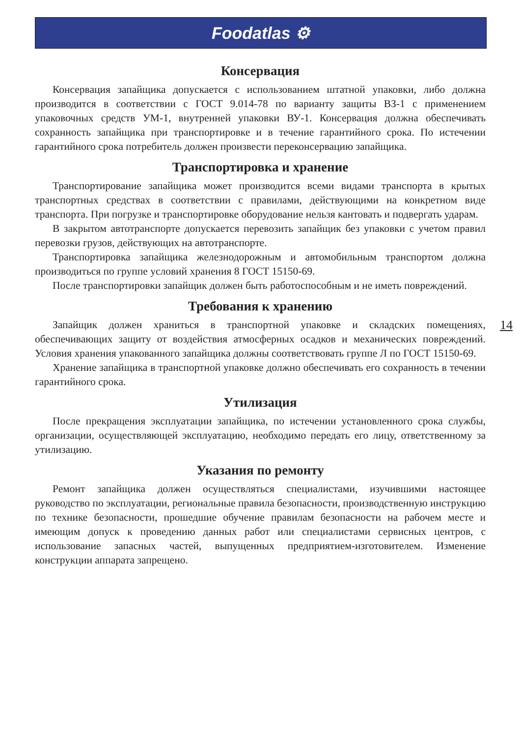Foodatlas ⚙
Консервация
Консервация запайщика допускается с использованием штатной упаковки, либо должна производится в соответствии с ГОСТ 9.014-78 по варианту защиты ВЗ-1 с применением упаковочных средств УМ-1, внутренней упаковки ВУ-1. Консервация должна обеспечивать сохранность запайщика при транспортировке и в течение гарантийного срока. По истечении гарантийного срока потребитель должен произвести переконсервацию запайщика.
Транспортировка и хранение
Транспортирование запайщика может производится всеми видами транспорта в крытых транспортных средствах в соответствии с правилами, действующими на конкретном виде транспорта. При погрузке и транспортировке оборудование нельзя кантовать и подвергать ударам.
В закрытом автотранспорте допускается перевозить запайщик без упаковки с учетом правил перевозки грузов, действующих на автотранспорте.
Транспортировка запайщика железнодорожным и автомобильным транспортом должна производиться по группе условий хранения 8 ГОСТ 15150-69.
После транспортировки запайщик должен быть работоспособным и не иметь повреждений.
Требования к хранению
14
Запайщик должен храниться в транспортной упаковке и складских помещениях, обеспечивающих защиту от воздействия атмосферных осадков и механических повреждений. Условия хранения упакованного запайщика должны соответствовать группе Л по ГОСТ 15150-69.
Хранение запайщика в транспортной упаковке должно обеспечивать его сохранность в течении гарантийного срока.
Утилизация
После прекращения эксплуатации запайщика, по истечении установленного срока службы, организации, осуществляющей эксплуатацию, необходимо передать его лицу, ответственному за утилизацию.
Указания по ремонту
Ремонт запайщика должен осуществляться специалистами, изучившими настоящее руководство по эксплуатации, региональные правила безопасности, производственную инструкцию по технике безопасности, прошедшие обучение правилам безопасности на рабочем месте и имеющим допуск к проведению данных работ или специалистами сервисных центров, с использование запасных частей, выпущенных предприятием-изготовителем. Изменение конструкции аппарата запрещено.